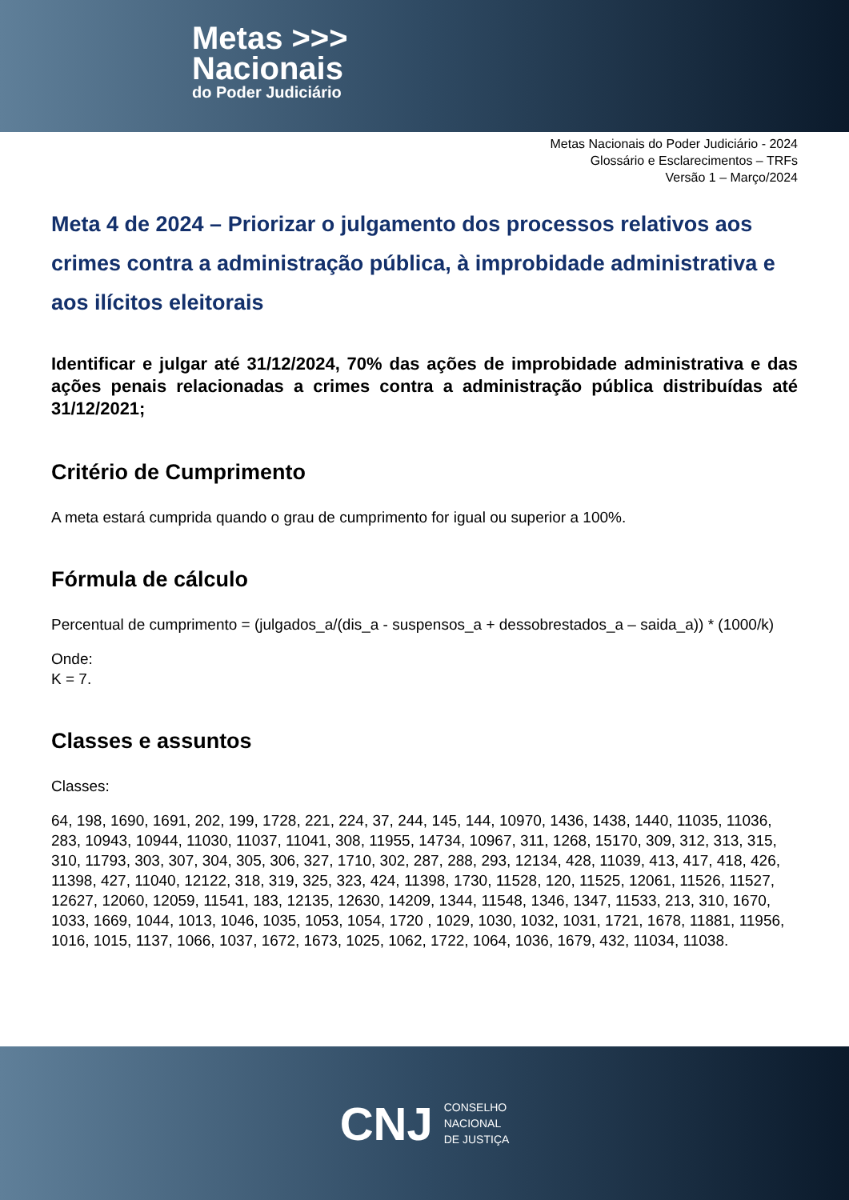Metas >>>
Nacionais
do Poder Judiciário
Metas Nacionais do Poder Judiciário - 2024
Glossário e Esclarecimentos – TRFs
Versão 1 – Março/2024
Meta 4 de 2024 – Priorizar o julgamento dos processos relativos aos crimes contra a administração pública, à improbidade administrativa e aos ilícitos eleitorais
Identificar e julgar até 31/12/2024, 70% das ações de improbidade administrativa e das ações penais relacionadas a crimes contra a administração pública distribuídas até 31/12/2021;
Critério de Cumprimento
A meta estará cumprida quando o grau de cumprimento for igual ou superior a 100%.
Fórmula de cálculo
Percentual de cumprimento = (julgados_a/(dis_a - suspensos_a + dessobrestados_a – saida_a)) * (1000/k)
Onde:
K = 7.
Classes e assuntos
Classes:
64, 198, 1690, 1691, 202, 199, 1728, 221, 224, 37, 244, 145, 144, 10970, 1436, 1438, 1440, 11035, 11036, 283, 10943, 10944, 11030, 11037, 11041, 308, 11955, 14734, 10967, 311, 1268, 15170, 309, 312, 313, 315, 310, 11793, 303, 307, 304, 305, 306, 327, 1710, 302, 287, 288, 293, 12134, 428, 11039, 413, 417, 418, 426, 11398, 427, 11040, 12122, 318, 319, 325, 323, 424, 11398, 1730, 11528, 120, 11525, 12061, 11526, 11527, 12627, 12060, 12059, 11541, 183, 12135, 12630, 14209, 1344, 11548, 1346, 1347, 11533, 213, 310, 1670, 1033, 1669, 1044, 1013, 1046, 1035, 1053, 1054, 1720 , 1029, 1030, 1032, 1031, 1721, 1678, 11881, 11956, 1016, 1015, 1137, 1066, 1037, 1672, 1673, 1025, 1062, 1722, 1064, 1036, 1679, 432, 11034, 11038.
CNJ
CONSELHO
NACIONAL
DE JUSTIÇA